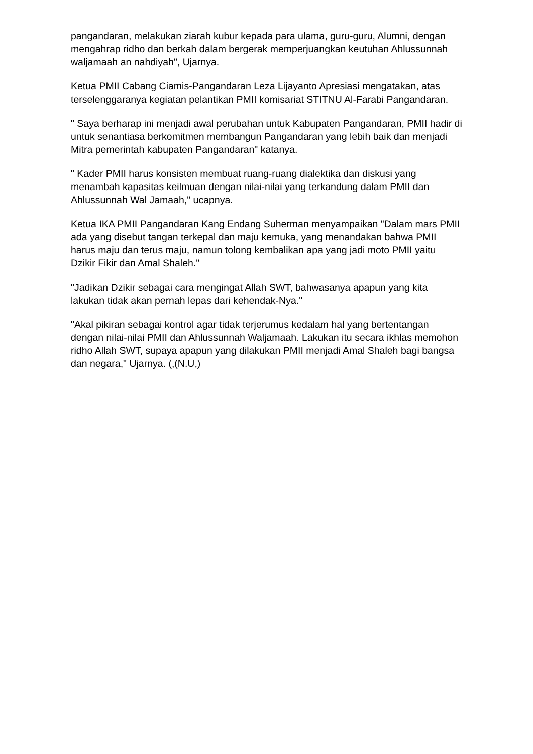pangandaran, melakukan ziarah kubur kepada para ulama, guru-guru, Alumni, dengan mengahrap ridho dan berkah dalam bergerak memperjuangkan keutuhan Ahlussunnah waljamaah an nahdiyah", Ujarnya.
Ketua PMII Cabang Ciamis-Pangandaran Leza Lijayanto Apresiasi mengatakan, atas terselenggaranya kegiatan pelantikan PMII komisariat STITNU Al-Farabi Pangandaran.
" Saya berharap ini menjadi awal perubahan untuk Kabupaten Pangandaran, PMII hadir di untuk senantiasa berkomitmen membangun Pangandaran yang lebih baik dan menjadi Mitra pemerintah kabupaten Pangandaran" katanya.
" Kader PMII harus konsisten membuat ruang-ruang dialektika dan diskusi yang menambah kapasitas keilmuan dengan nilai-nilai yang terkandung dalam PMII dan Ahlussunnah Wal Jamaah," ucapnya.
Ketua IKA PMII Pangandaran Kang Endang Suherman menyampaikan "Dalam mars PMII ada yang disebut tangan terkepal dan maju kemuka, yang menandakan bahwa PMII harus maju dan terus maju, namun tolong kembalikan apa yang jadi moto PMII yaitu Dzikir Fikir dan Amal Shaleh."
"Jadikan Dzikir sebagai cara mengingat Allah SWT, bahwasanya apapun yang kita lakukan tidak akan pernah lepas dari kehendak-Nya."
"Akal pikiran sebagai kontrol agar tidak terjerumus kedalam hal yang bertentangan dengan nilai-nilai PMII dan Ahlussunnah Waljamaah. Lakukan itu secara ikhlas memohon ridho Allah SWT, supaya apapun yang dilakukan PMII menjadi Amal Shaleh bagi bangsa dan negara," Ujarnya. (,(N.U,)